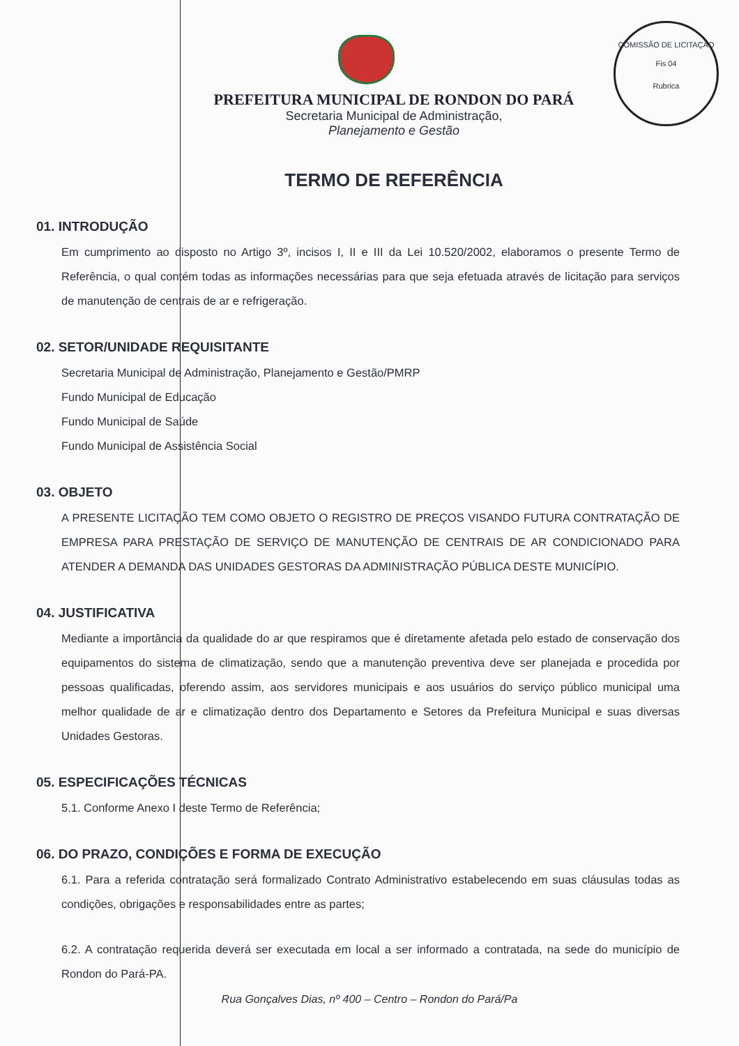COMISSÃO DE LICITAÇÃO
Fis 04
Rubrica
PREFEITURA MUNICIPAL DE RONDON DO PARÁ
Secretaria Municipal de Administração,
Planejamento e Gestão
TERMO DE REFERÊNCIA
01. INTRODUÇÃO
Em cumprimento ao disposto no Artigo 3º, incisos I, II e III da Lei 10.520/2002, elaboramos o presente Termo de Referência, o qual contém todas as informações necessárias para que seja efetuada através de licitação para serviços de manutenção de centrais de ar e refrigeração.
02. SETOR/UNIDADE REQUISITANTE
Secretaria Municipal de Administração, Planejamento e Gestão/PMRP
Fundo Municipal de Educação
Fundo Municipal de Saúde
Fundo Municipal de Assistência Social
03. OBJETO
A PRESENTE LICITAÇÃO TEM COMO OBJETO O REGISTRO DE PREÇOS VISANDO FUTURA CONTRATAÇÃO DE EMPRESA PARA PRESTAÇÃO DE SERVIÇO DE MANUTENÇÃO DE CENTRAIS DE AR CONDICIONADO PARA ATENDER A DEMANDA DAS UNIDADES GESTORAS DA ADMINISTRAÇÃO PÚBLICA DESTE MUNICÍPIO.
04. JUSTIFICATIVA
Mediante a importância da qualidade do ar que respiramos que é diretamente afetada pelo estado de conservação dos equipamentos do sistema de climatização, sendo que a manutenção preventiva deve ser planejada e procedida por pessoas qualificadas, oferendo assim, aos servidores municipais e aos usuários do serviço público municipal uma melhor qualidade de ar e climatização dentro dos Departamento e Setores da Prefeitura Municipal e suas diversas Unidades Gestoras.
05. ESPECIFICAÇÕES TÉCNICAS
5.1. Conforme Anexo I deste Termo de Referência;
06. DO PRAZO, CONDIÇÕES E FORMA DE EXECUÇÃO
6.1. Para a referida contratação será formalizado Contrato Administrativo estabelecendo em suas cláusulas todas as condições, obrigações e responsabilidades entre as partes;
6.2. A contratação requerida deverá ser executada em local a ser informado a contratada, na sede do município de Rondon do Pará-PA.
Rua Gonçalves Dias, nº 400 – Centro – Rondon do Pará/Pa